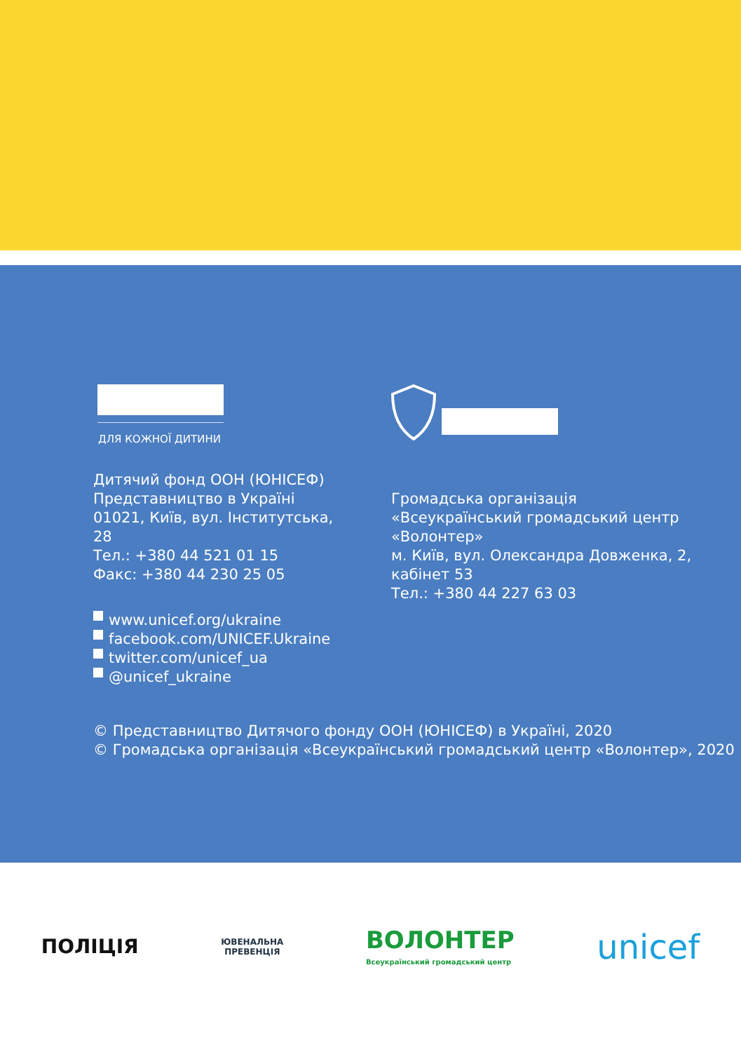ДЛЯ КОЖНОЇ ДИТИНИ
Дитячий фонд ООН (ЮНІСЕФ)
Представництво в Україні
01021, Київ, вул. Інститутська,
28
Тел.: +380 44 521 01 15
Факс: +380 44 230 25 05
www.unicef.org/ukraine
facebook.com/UNICEF.Ukraine
twitter.com/unicef_ua
@unicef_ukraine
Громадська організація
«Всеукраїнський громадський центр
«Волонтер»
м. Київ, вул. Олександра Довженка, 2,
кабінет 53
Тел.: +380 44 227 63 03
© Представництво Дитячого фонду ООН (ЮНІСЕФ) в Україні, 2020
© Громадська організація «Всеукраїнський громадський центр «Волонтер», 2020
ПОЛІЦІЯ
ЮВЕНАЛЬНА
ПРЕВЕНЦІЯ
ВОЛОНТЕР
Всеукраїнський громадський центр
unicef